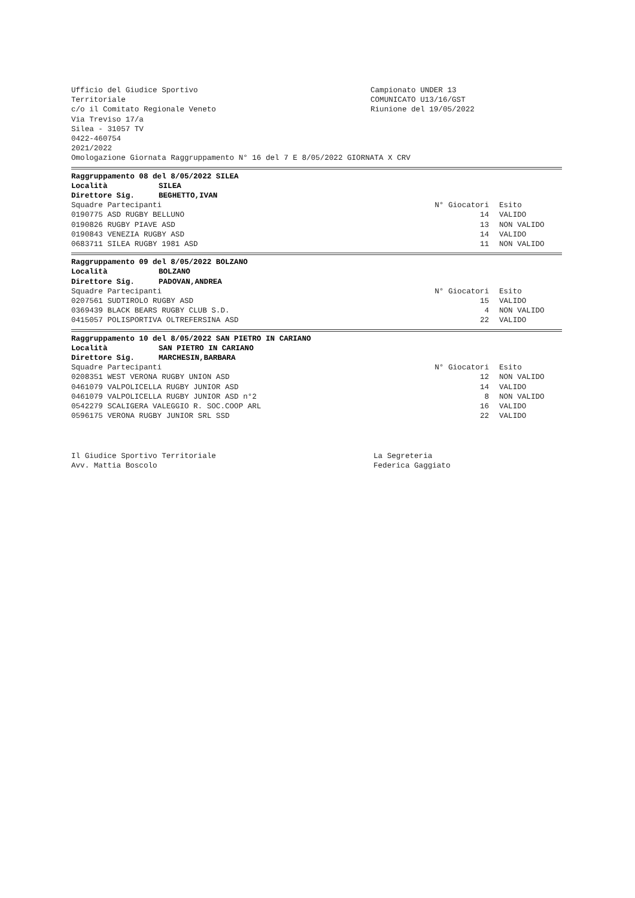Ufficio del Giudice Sportivo
Territoriale
c/o il Comitato Regionale Veneto
Campionato UNDER 13
COMUNICATO U13/16/GST
Riunione del 19/05/2022
Via Treviso 17/a
Silea - 31057 TV
0422-460754
2021/2022
Omologazione Giornata Raggruppamento N° 16 del 7 E 8/05/2022 GIORNATA X CRV
Raggruppamento 08 del 8/05/2022 SILEA
Località SILEA
Direttore Sig. BEGHETTO,IVAN
| Squadre Partecipanti | N° Giocatori | Esito |
| 0190775 ASD RUGBY BELLUNO | 14 | VALIDO |
| 0190826 RUGBY PIAVE ASD | 13 | NON VALIDO |
| 0190843 VENEZIA RUGBY ASD | 14 | VALIDO |
| 0683711 SILEA RUGBY 1981 ASD | 11 | NON VALIDO |
Raggruppamento 09 del 8/05/2022 BOLZANO
Località BOLZANO
Direttore Sig. PADOVAN,ANDREA
| Squadre Partecipanti | N° Giocatori | Esito |
| 0207561 SUDTIROLO RUGBY ASD | 15 | VALIDO |
| 0369439 BLACK BEARS RUGBY CLUB S.D. | 4 | NON VALIDO |
| 0415057 POLISPORTIVA OLTREFERSINA ASD | 22 | VALIDO |
Raggruppamento 10 del 8/05/2022 SAN PIETRO IN CARIANO
Località SAN PIETRO IN CARIANO
Direttore Sig. MARCHESIN,BARBARA
| Squadre Partecipanti | N° Giocatori | Esito |
| 0208351 WEST VERONA RUGBY UNION ASD | 12 | NON VALIDO |
| 0461079 VALPOLICELLA RUGBY JUNIOR ASD | 14 | VALIDO |
| 0461079 VALPOLICELLA RUGBY JUNIOR ASD n°2 | 8 | NON VALIDO |
| 0542279 SCALIGERA VALEGGIO R. SOC.COOP ARL | 16 | VALIDO |
| 0596175 VERONA RUGBY JUNIOR SRL SSD | 22 | VALIDO |
Il Giudice Sportivo Territoriale
Avv. Mattia Boscolo
La Segreteria
Federica Gaggiato